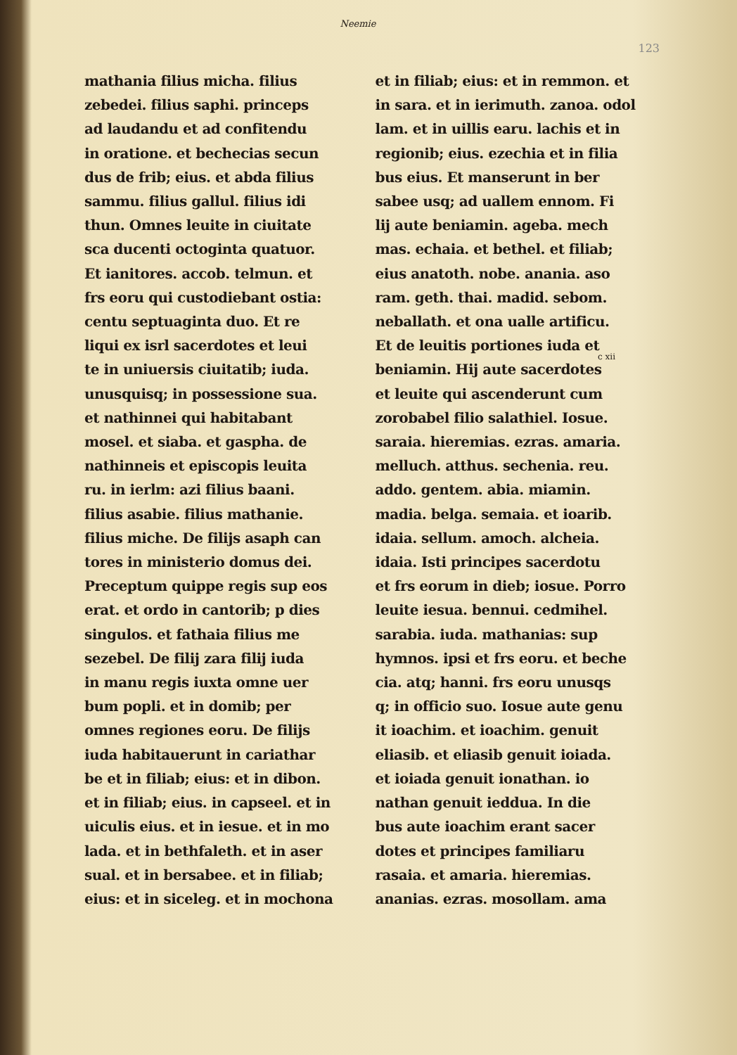Neemie
123
mathania filius micha. filius
zebedei. filius saphi. princeps
ad laudandu et ad confitendu
in oratione. et bechecias secun
dus de frib; eius. et abda filius
sammu. filius gallul. filius idi
thun. Omnes leuite in ciuitate
sca ducenti octoginta quatuor.
Et ianitores. accob. telmun. et
frs eoru qui custodiebant ostia:
centu septuaginta duo. Et re
liqui ex isrl sacerdotes et leui
te in uniuersis ciuitatib; iuda.
unusquisq; in possessione sua.
et nathinnei qui habitabant
mosel. et siaba. et gaspha. de
nathinneis et episcopis leuita
ru. in ierlm: azi filius baani.
filius asabie. filius mathanie.
filius miche. De filijs asaph can
tores in ministerio domus dei.
Preceptum quippe regis sup eos
erat. et ordo in cantorib; p dies
singulos. et fathaia filius me
sezebel. De filij zara filij iuda
in manu regis iuxta omne uer
bum popli. et in domib; per
omnes regiones eoru. De filijs
iuda habitauerunt in cariathar
be et in filiab; eius: et in dibon.
et in filiab; eius. in capseel. et in
uiculis eius. et in iesue. et in mo
lada. et in bethfaleth. et in aser
sual. et in bersabee. et in filiab;
eius: et in siceleg. et in mochona
et in filiab; eius: et in remmon. et
in sara. et in ierimuth. zanoa. odol
lam. et in uillis earu. lachis et in
regionib; eius. ezechia et in filia
bus eius. Et manserunt in ber
sabee usq; ad uallem ennom. Fi
lij aute beniamin. ageba. mech
mas. echaia. et bethel. et filiab;
eius anatoth. nobe. anania. aso
ram. geth. thai. madid. sebom.
neballath. et ona ualle artificu.
Et de leuitis portiones iuda et
beniamin. Hij aute sacerdotes
et leuite qui ascenderunt cum
zorobabel filio salathiel. Iosue.
saraia. hieremias. ezras. amaria.
melluch. atthus. sechenia. reu.
addo. gentem. abia. miamin.
madia. belga. semaia. et ioarib.
idaia. sellum. amoch. alcheia.
idaia. Isti principes sacerdotu
et frs eorum in dieb; iosue. Porro
leuite iesua. bennui. cedmihel.
sarabia. iuda. mathanias: sup
hymnos. ipsi et frs eoru. et beche
cia. atq; hanni. frs eoru unusqs
q; in officio suo. Iosue aute genu
it ioachim. et ioachim. genuit
eliasib. et eliasib genuit ioiada.
et ioiada genuit ionathan. io
nathan genuit ieddua. In die
bus aute ioachim erant sacer
dotes et principes familiaru
rasaia. et amaria. hieremias.
ananias. ezras. mosollam. ama
c xii